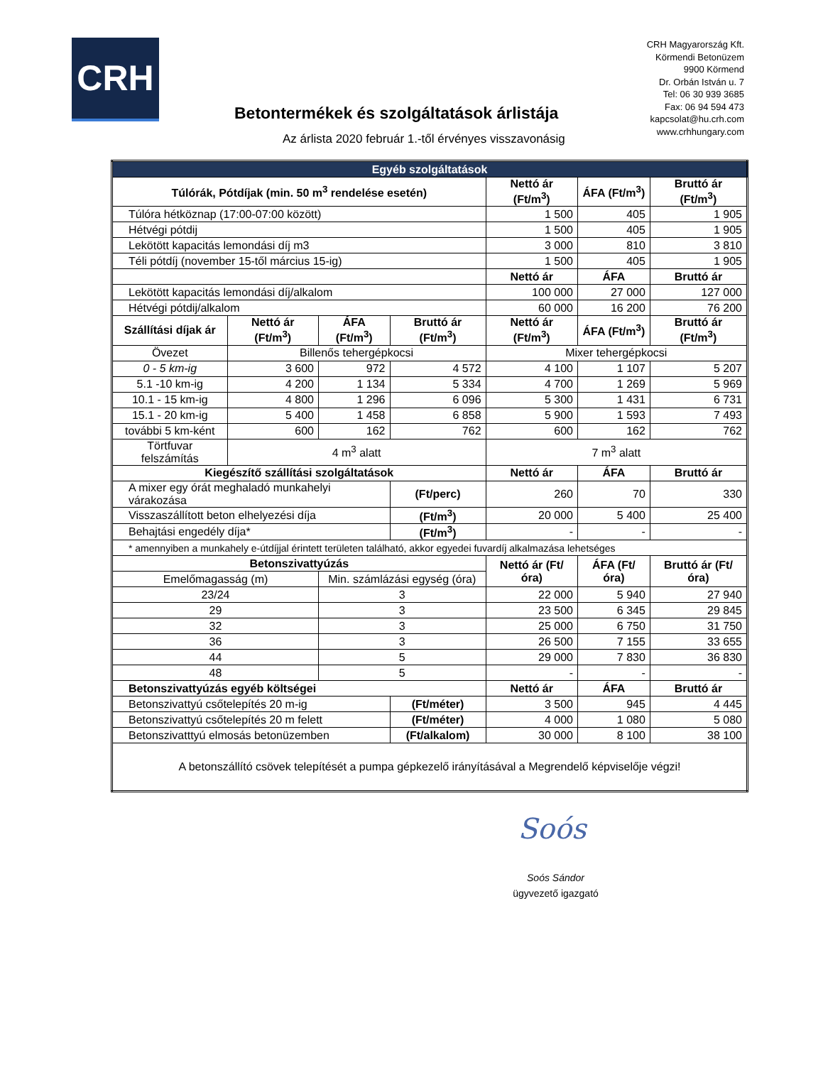CRH
CRH Magyarország Kft.
Körmendi Betonüzem
9900 Körmend
Dr. Orbán István u. 7
Tel: 06 30 939 3685
Fax: 06 94 594 473
kapcsolat@hu.crh.com
www.crhhungary.com
Betontermékek és szolgáltatások árlistája
Az árlista 2020 február 1.-től érvényes visszavonásig
| Egyéb szolgáltatások | | | | | | |
| --- | --- | --- | --- | --- | --- | --- |
| Túlórák, Pótdíjak (min. 50 m<sup>3</sup> rendelése esetén) | | | | Nettó ár (Ft/m<sup>3</sup>) | ÁFA (Ft/m<sup>3</sup>) | Bruttó ár (Ft/m<sup>3</sup>) |
| Túlóra hétköznap (17:00-07:00 között) | | | | 1 500 | 405 | 1 905 |
| Hétvégi pótdij | | | | 1 500 | 405 | 1 905 |
| Lekötött kapacitás lemondási díj m3 | | | | 3 000 | 810 | 3 810 |
| Téli pótdíj (november 15-től március 15-ig) | | | | 1 500 | 405 | 1 905 |
| | | | | Nettó ár | ÁFA | Bruttó ár |
| Lekötött kapacitás lemondási díj/alkalom | | | | 100 000 | 27 000 | 127 000 |
| Hétvégi pótdij/alkalom | | | | 60 000 | 16 200 | 76 200 |
| Szállítási díjak ár | Nettó ár (Ft/m<sup>3</sup>) | ÁFA (Ft/m<sup>3</sup>) | Bruttó ár (Ft/m<sup>3</sup>) | Nettó ár (Ft/m<sup>3</sup>) | ÁFA (Ft/m<sup>3</sup>) | Bruttó ár (Ft/m<sup>3</sup>) |
| Övezet | Billenős tehergépkocsi | | | Mixer tehergépkocsi | | |
| 0 - 5 km-ig | 3 600 | 972 | 4 572 | 4 100 | 1 107 | 5 207 |
| 5.1 -10 km-ig | 4 200 | 1 134 | 5 334 | 4 700 | 1 269 | 5 969 |
| 10.1 - 15 km-ig | 4 800 | 1 296 | 6 096 | 5 300 | 1 431 | 6 731 |
| 15.1 - 20 km-ig | 5 400 | 1 458 | 6 858 | 5 900 | 1 593 | 7 493 |
| további 5 km-ként | 600 | 162 | 762 | 600 | 162 | 762 |
| Törtfuvar felszámítás | 4 m<sup>3</sup> alatt | | | 7 m<sup>3</sup> alatt | | |
| Kiegészítő szállítási szolgáltatások | | | | Nettó ár | ÁFA | Bruttó ár |
| A mixer egy órát meghaladó munkahelyi várakozása | | | (Ft/perc) | 260 | 70 | 330 |
| Visszaszállított beton elhelyezési díja | | | (Ft/m<sup>3</sup>) | 20 000 | 5 400 | 25 400 |
| Behajtási engedély díja* | | | (Ft/m<sup>3</sup>) | - | - | - |
| * amennyiben a munkahely e-útdíjjal érintett területen található, akkor egyedei fuvardíj alkalmazása lehetséges | | | | | | |
| Betonszivattyúzás | | | | Nettó ár (Ft/óra) | ÁFA (Ft/óra) | Bruttó ár (Ft/óra) |
| Emelőmagasság (m) | | Min. számlázási egység (óra) | | | | |
| 23/24 | | 3 | | 22 000 | 5 940 | 27 940 |
| 29 | | 3 | | 23 500 | 6 345 | 29 845 |
| 32 | | 3 | | 25 000 | 6 750 | 31 750 |
| 36 | | 3 | | 26 500 | 7 155 | 33 655 |
| 44 | | 5 | | 29 000 | 7 830 | 36 830 |
| 48 | | 5 | | - | - | - |
| Betonszivattyúzás egyéb költségei | | | | Nettó ár | ÁFA | Bruttó ár |
| Betonszivattyú csőtelepítés 20 m-ig | | | (Ft/méter) | 3 500 | 945 | 4 445 |
| Betonszivattyú csőtelepítés 20 m felett | | | (Ft/méter) | 4 000 | 1 080 | 5 080 |
| Betonszivatttyú elmosás betonüzemben | | | (Ft/alkalom) | 30 000 | 8 100 | 38 100 |
| A betonszállító csövek telepítését a pumpa gépkezelő irányításával a Megrendelő képviselője végzi! | | | | | | |
Soós
Soós Sándor
ügyvezető igazgató